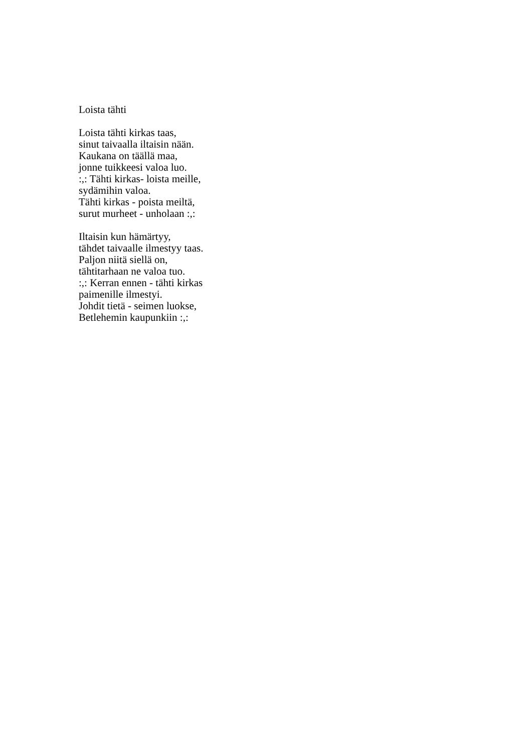Loista tähti
Loista tähti kirkas taas,
sinut taivaalla iltaisin nään.
Kaukana on täällä maa,
jonne tuikkeesi valoa luo.
:,: Tähti kirkas- loista meille,
sydämihin valoa.
Tähti kirkas - poista meiltä,
surut murheet - unholaan :,:
Iltaisin kun hämärtyy,
tähdet taivaalle ilmestyy taas.
Paljon niitä siellä on,
tähtitarhaan ne valoa tuo.
:,: Kerran ennen - tähti kirkas
paimenille ilmestyi.
Johdit tietä - seimen luokse,
Betlehemin kaupunkiin :,: